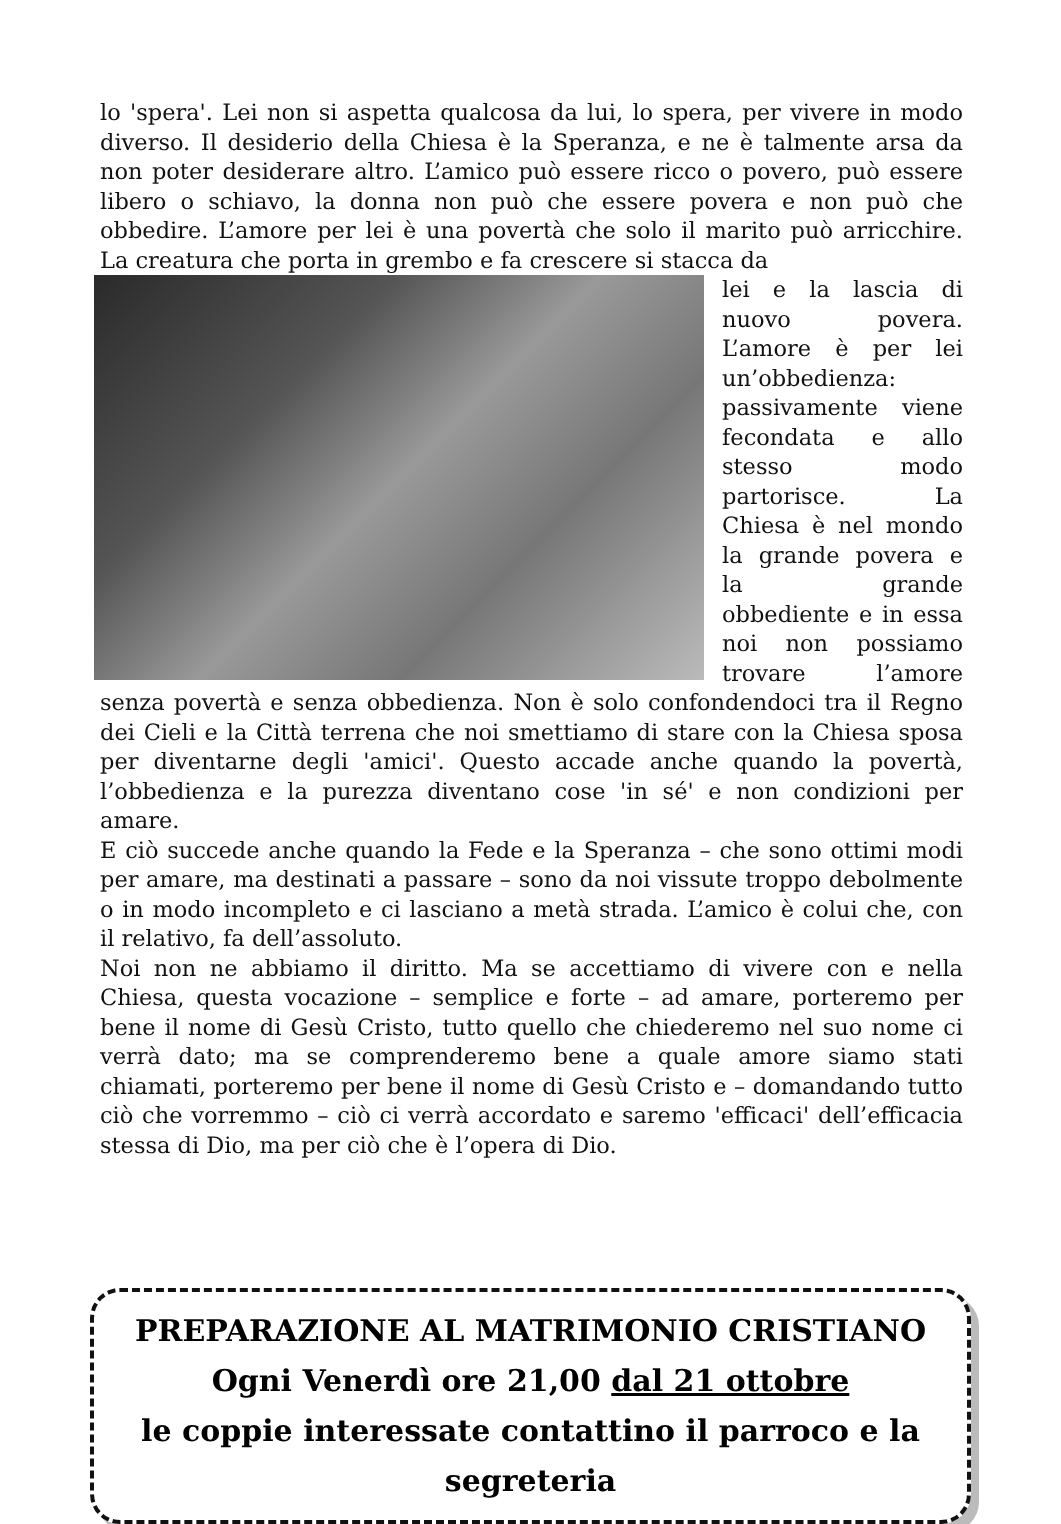lo 'spera'. Lei non si aspetta qualcosa da lui, lo spera, per vivere in modo diverso. Il desiderio della Chiesa è la Speranza, e ne è talmente arsa da non poter desiderare altro. L’amico può essere ricco o povero, può essere libero o schiavo, la donna non può che essere povera e non può che obbedire. L’amore per lei è una povertà che solo il marito può arricchire. La creatura che porta in grembo e fa crescere si stacca da
lei e la lascia di nuovo povera. L’amore è per lei un’obbedienza: passivamente viene fecondata e allo stesso modo partorisce. La Chiesa è nel mondo la grande povera e la grande obbediente e in essa noi non possiamo trovare l’amore senza povertà e senza obbedienza. Non è solo confondendoci tra il Regno dei Cieli e la Città terrena che noi smettiamo di stare con la Chiesa sposa per diventarne degli 'amici'. Questo accade anche quando la povertà, l’obbedienza e la purezza diventano cose 'in sé' e non condizioni per amare.
E ciò succede anche quando la Fede e la Speranza – che sono ottimi modi per amare, ma destinati a passare – sono da noi vissute troppo debolmente o in modo incompleto e ci lasciano a metà strada. L’amico è colui che, con il relativo, fa dell’assoluto.
Noi non ne abbiamo il diritto. Ma se accettiamo di vivere con e nella Chiesa, questa vocazione – semplice e forte – ad amare, porteremo per bene il nome di Gesù Cristo, tutto quello che chiederemo nel suo nome ci verrà dato; ma se comprenderemo bene a quale amore siamo stati chiamati, porteremo per bene il nome di Gesù Cristo e – domandando tutto ciò che vorremmo – ciò ci verrà accordato e saremo 'efficaci' dell’efficacia stessa di Dio, ma per ciò che è l’opera di Dio.
PREPARAZIONE AL MATRIMONIO CRISTIANO
Ogni Venerdì ore 21,00 dal 21 ottobre
le coppie interessate contattino il parroco e la segreteria